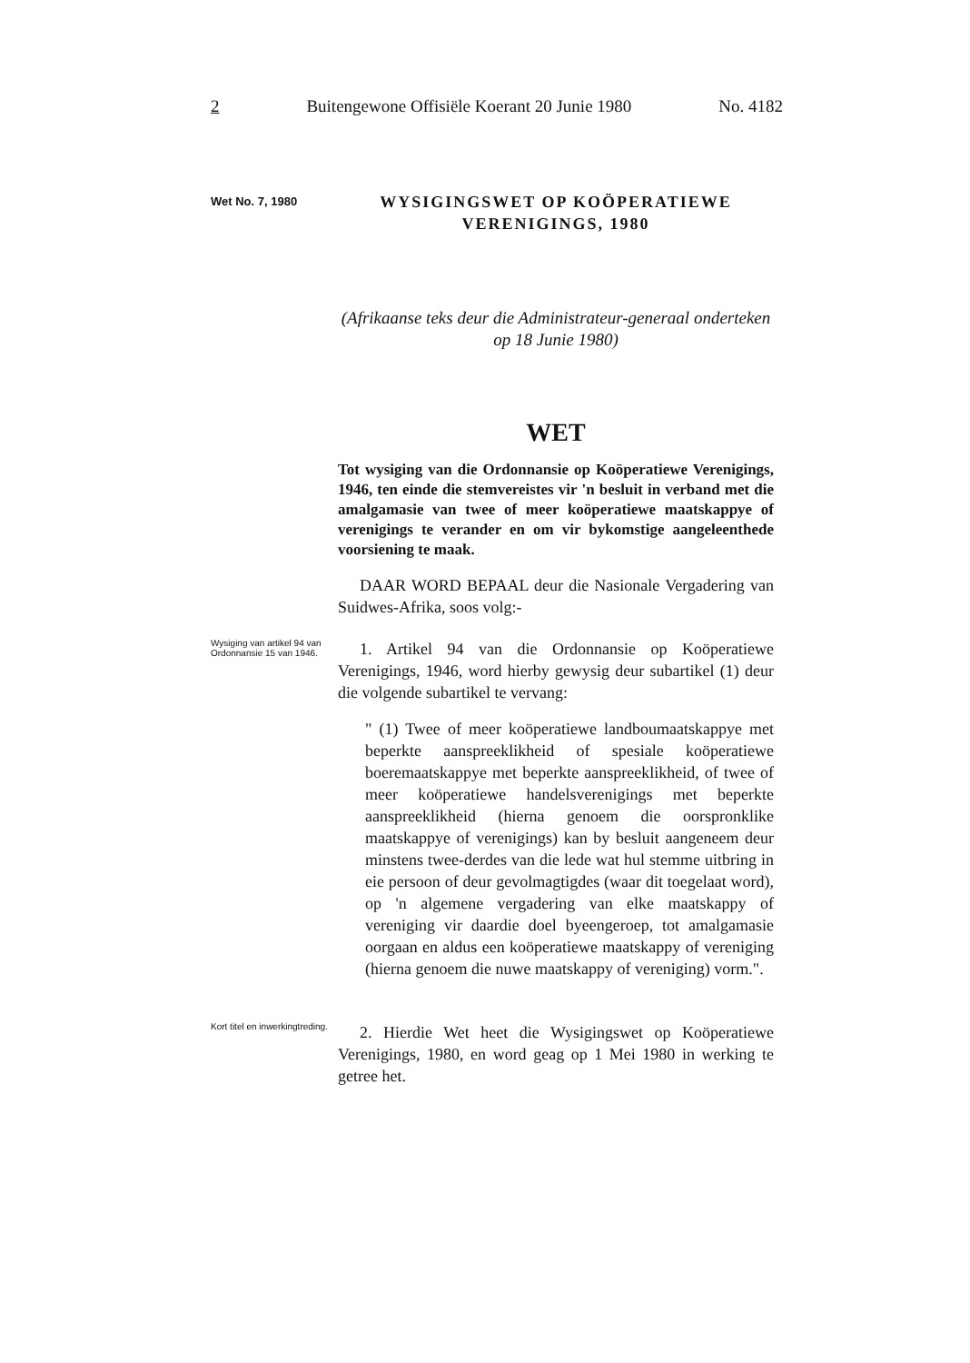2 Buitengewone Offisiële Koerant 20 Junie 1980 No. 4182
Wet No. 7, 1980
WYSIGINGSWET OP KOÖPERATIEWE VERENIGINGS, 1980
(Afrikaanse teks deur die Administrateur-generaal onderteken op 18 Junie 1980)
WET
Tot wysiging van die Ordonnansie op Koöperatiewe Verenigings, 1946, ten einde die stemvereistes vir 'n besluit in verband met die amalgamasie van twee of meer koöperatiewe maatskappye of verenigings te verander en om vir bykomstige aangeleenthede voorsiening te maak.
DAAR WORD BEPAAL deur die Nasionale Vergadering van Suidwes-Afrika, soos volg:-
Wysiging van artikel 94 van Ordonnansie 15 van 1946.
1. Artikel 94 van die Ordonnansie op Koöperatiewe Verenigings, 1946, word hierby gewysig deur subartikel (1) deur die volgende subartikel te vervang:
" (1) Twee of meer koöperatiewe landboumaatskappye met beperkte aanspreeklikheid of spesiale koöperatiewe boeremaatskappye met beperkte aanspreeklikheid, of twee of meer koöperatiewe handelsverenigings met beperkte aanspreeklikheid (hierna genoem die oorspronklike maatskappye of verenigings) kan by besluit aangeneem deur minstens twee-derdes van die lede wat hul stemme uitbring in eie persoon of deur gevolmagtigdes (waar dit toegelaat word), op 'n algemene vergadering van elke maatskappy of vereniging vir daardie doel byeengeroep, tot amalgamasie oorgaan en aldus een koöperatiewe maatskappy of vereniging (hierna genoem die nuwe maatskappy of vereniging) vorm.".
Kort titel en inwerkingtreding.
2. Hierdie Wet heet die Wysigingswet op Koöperatiewe Verenigings, 1980, en word geag op 1 Mei 1980 in werking te getree het.